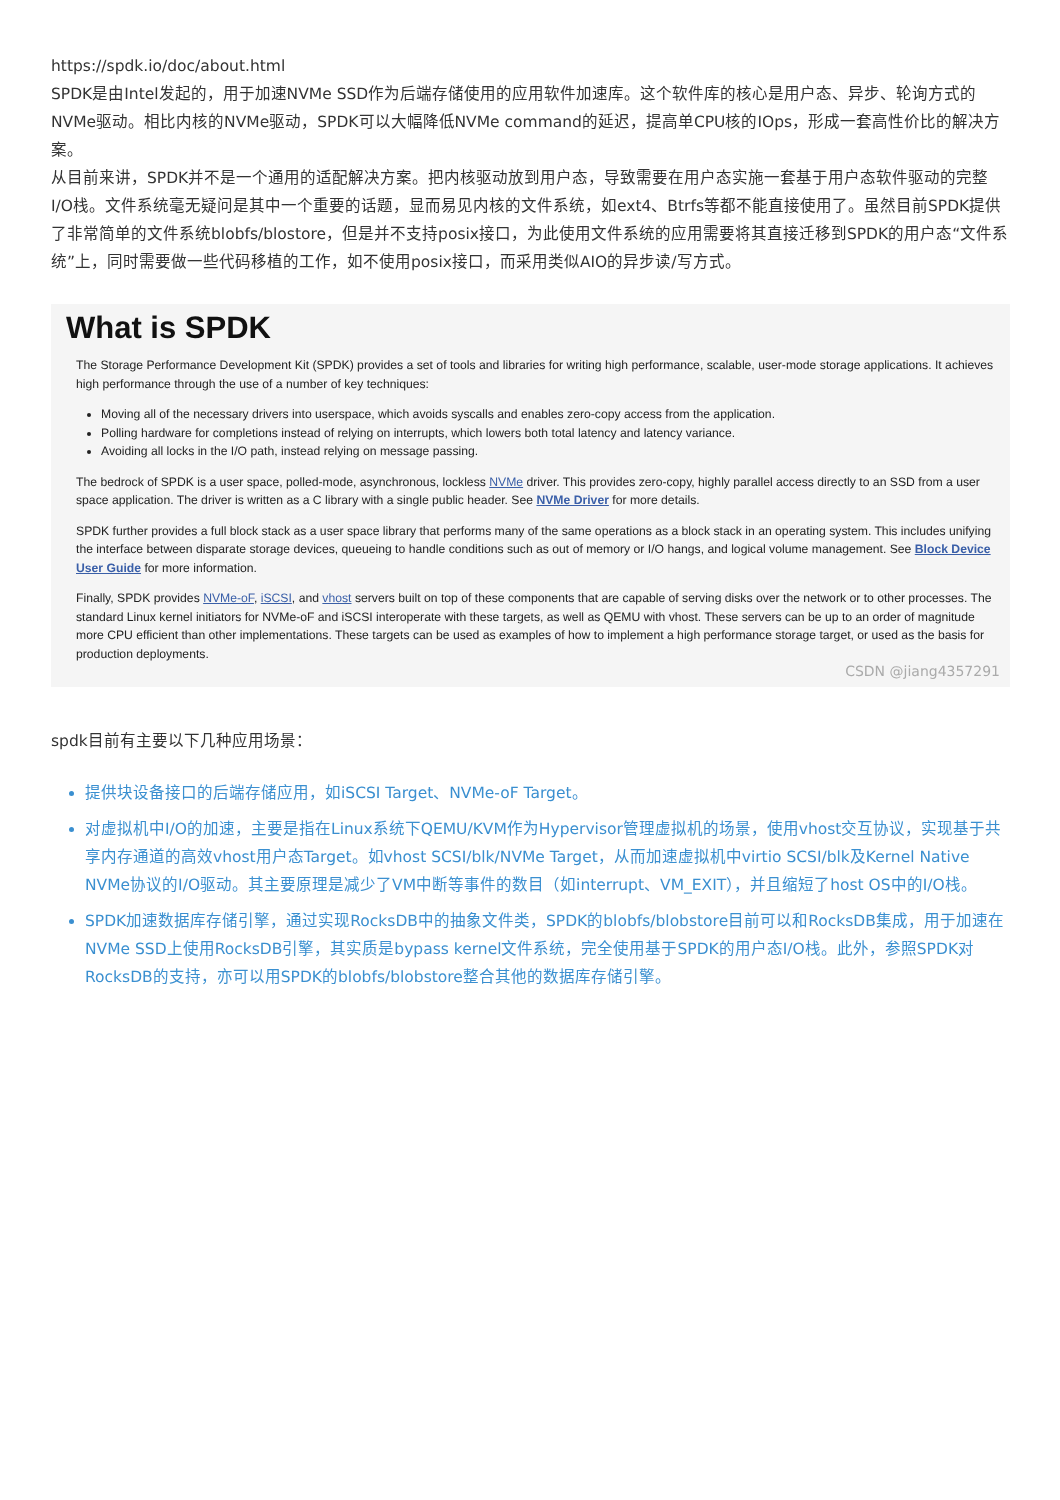https://spdk.io/doc/about.html
SPDK是由Intel发起的，用于加速NVMe SSD作为后端存储使用的应用软件加速库。这个软件库的核心是用户态、异步、轮询方式的NVMe驱动。相比内核的NVMe驱动，SPDK可以大幅降低NVMe command的延迟，提高单CPU核的IOps，形成一套高性价比的解决方案。
从目前来讲，SPDK并不是一个通用的适配解决方案。把内核驱动放到用户态，导致需要在用户态实施一套基于用户态软件驱动的完整I/O栈。文件系统毫无疑问是其中一个重要的话题，显而易见内核的文件系统，如ext4、Btrfs等都不能直接使用了。虽然目前SPDK提供了非常简单的文件系统blobfs/blostore，但是并不支持posix接口，为此使用文件系统的应用需要将其直接迁移到SPDK的用户态“文件系统”上，同时需要做一些代码移植的工作，如不使用posix接口，而采用类似AIO的异步读/写方式。
What is SPDK
The Storage Performance Development Kit (SPDK) provides a set of tools and libraries for writing high performance, scalable, user-mode storage applications. It achieves high performance through the use of a number of key techniques:
Moving all of the necessary drivers into userspace, which avoids syscalls and enables zero-copy access from the application.
Polling hardware for completions instead of relying on interrupts, which lowers both total latency and latency variance.
Avoiding all locks in the I/O path, instead relying on message passing.
The bedrock of SPDK is a user space, polled-mode, asynchronous, lockless NVMe driver. This provides zero-copy, highly parallel access directly to an SSD from a user space application. The driver is written as a C library with a single public header. See NVMe Driver for more details.
SPDK further provides a full block stack as a user space library that performs many of the same operations as a block stack in an operating system. This includes unifying the interface between disparate storage devices, queueing to handle conditions such as out of memory or I/O hangs, and logical volume management. See Block Device User Guide for more information.
Finally, SPDK provides NVMe-oF, iSCSI, and vhost servers built on top of these components that are capable of serving disks over the network or to other processes. The standard Linux kernel initiators for NVMe-oF and iSCSI interoperate with these targets, as well as QEMU with vhost. These servers can be up to an order of magnitude more CPU efficient than other implementations. These targets can be used as examples of how to implement a high performance storage target, or used as the basis for production deployments.
CSDN @jiang4357291
spdk目前有主要以下几种应用场景：
提供块设备接口的后端存储应用，如iSCSI Target、NVMe-oF Target。
对虚拟机中I/O的加速，主要是指在Linux系统下QEMU/KVM作为Hypervisor管理虚拟机的场景，使用vhost交互协议，实现基于共享内存通道的高效vhost用户态Target。如vhost SCSI/blk/NVMe Target，从而加速虚拟机中virtio SCSI/blk及Kernel Native NVMe协议的I/O驱动。其主要原理是减少了VM中断等事件的数目（如interrupt、VM_EXIT），并且缩短了host OS中的I/O栈。
SPDK加速数据库存储引擎，通过实现RocksDB中的抽象文件类，SPDK的blobfs/blobstore目前可以和RocksDB集成，用于加速在NVMe SSD上使用RocksDB引擎，其实质是bypass kernel文件系统，完全使用基于SPDK的用户态I/O栈。此外，参照SPDK对RocksDB的支持，亦可以用SPDK的blobfs/blobstore整合其他的数据库存储引擎。